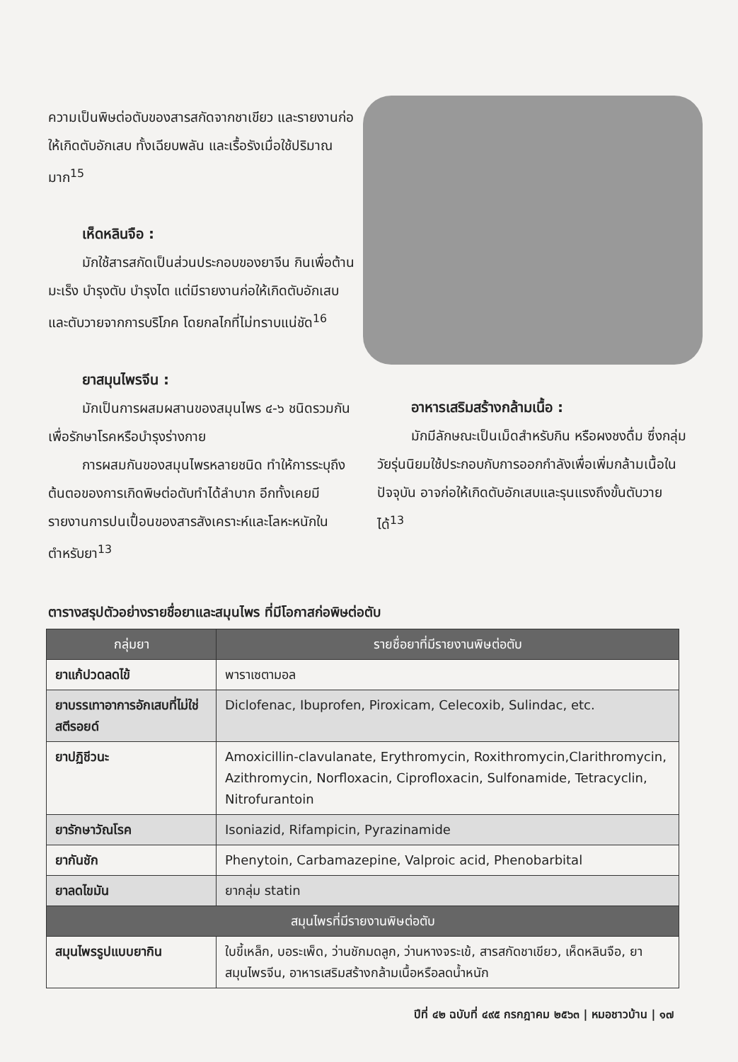ความเป็นพิษต่อตับของสารสกัดจากชาเขียว และรายงานก่อให้เกิดตับอักเสบ ทั้งเฉียบพลัน และเรื้อรังเมื่อใช้ปริมาณมาก<sup>15</sup>
เห็ดหลินจือ :
มักใช้สารสกัดเป็นส่วนประกอบของยาจีน กินเพื่อต้านมะเร็ง บำรุงตับ บำรุงไต แต่มีรายงานก่อให้เกิดตับอักเสบและตับวายจากการบริโภค โดยกลไกที่ไม่ทราบแน่ชัด<sup>16</sup>
ยาสมุนไพรจีน :
มักเป็นการผสมผสานของสมุนไพร ๔-๖ ชนิดรวมกัน เพื่อรักษาโรคหรือบำรุงร่างกาย
การผสมกันของสมุนไพรหลายชนิด ทำให้การระบุถึงต้นตอของการเกิดพิษต่อตับทำได้ลำบาก อีกทั้งเคยมีรายงานการปนเปื้อนของสารสังเคราะห์และโลหะหนักในตำหรับยา<sup>13</sup>
อาหารเสริมสร้างกล้ามเนื้อ :
มักมีลักษณะเป็นเม็ดสำหรับกิน หรือผงชงดื่ม ซึ่งกลุ่มวัยรุ่นนิยมใช้ประกอบกับการออกกำลังเพื่อเพิ่มกล้ามเนื้อในปัจจุบัน อาจก่อให้เกิดตับอักเสบและรุนแรงถึงขั้นตับวายได้<sup>13</sup>
ตารางสรุปตัวอย่างรายชื่อยาและสมุนไพร ที่มีโอกาสก่อพิษต่อตับ
| กลุ่มยา | รายชื่อยาที่มีรายงานพิษต่อตับ |
| --- | --- |
| ยาแก้ปวดลดไข้ | พาราเซตามอล |
| ยาบรรเทาอาการอักเสบที่ไม่ใช่สตีรอยด์ | Diclofenac, Ibuprofen, Piroxicam, Celecoxib, Sulindac, etc. |
| ยาปฏิชีวนะ | Amoxicillin-clavulanate, Erythromycin, Roxithromycin,Clarithromycin, Azithromycin, Norfloxacin, Ciprofloxacin, Sulfonamide, Tetracyclin, Nitrofurantoin |
| ยารักษาวัณโรค | Isoniazid, Rifampicin, Pyrazinamide |
| ยากันชัก | Phenytoin, Carbamazepine, Valproic acid, Phenobarbital |
| ยาลดไขมัน | ยากลุ่ม statin |
| สมุนไพรที่มีรายงานพิษต่อตับ | |
| สมุนไพรรูปแบบยากิน | ใบขี้เหล็ก, บอระเพ็ด, ว่านชักมดลูก, ว่านหางจระเข้, สารสกัดชาเขียว, เห็ดหลินจือ, ยาสมุนไพรจีน, อาหารเสริมสร้างกล้ามเนื้อหรือลดน้ำหนัก |
ปีที่ ๔๒ ฉบับที่ ๔๙๕ กรกฎาคม ๒๕๖๓ | หมอชาวบ้าน | ๑๗